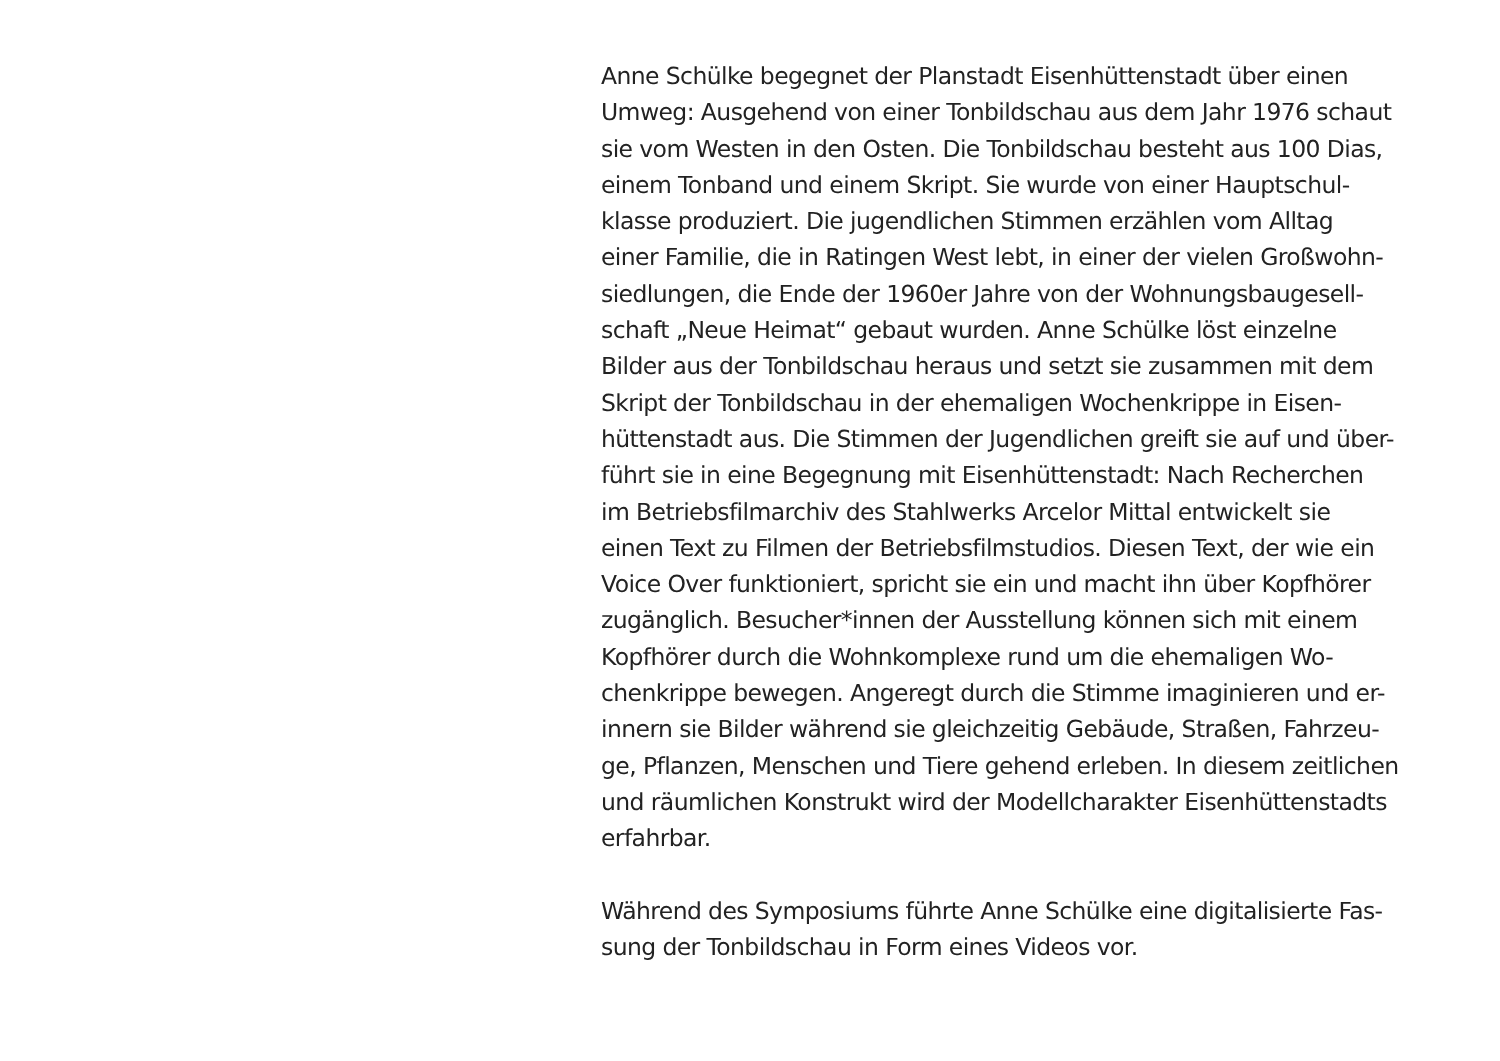Anne Schülke begegnet der Planstadt Eisenhüttenstadt über einen
Umweg: Ausgehend von einer Tonbildschau aus dem Jahr 1976 schaut
sie vom Westen in den Osten. Die Tonbildschau besteht aus 100 Dias,
einem Tonband und einem Skript. Sie wurde von einer Hauptschul-
klasse produziert. Die jugendlichen Stimmen erzählen vom Alltag
einer Familie, die in Ratingen West lebt, in einer der vielen Großwohn-
siedlungen, die Ende der 1960er Jahre von der Wohnungsbaugesell-
schaft „Neue Heimat“ gebaut wurden. Anne Schülke löst einzelne
Bilder aus der Tonbildschau heraus und setzt sie zusammen mit dem
Skript der Tonbildschau in der ehemaligen Wochenkrippe in Eisen-
hüttenstadt aus. Die Stimmen der Jugendlichen greift sie auf und über-
führt sie in eine Begegnung mit Eisenhüttenstadt: Nach Recherchen
im Betriebsfilmarchiv des Stahlwerks Arcelor Mittal entwickelt sie
einen Text zu Filmen der Betriebsfilmstudios. Diesen Text, der wie ein
Voice Over funktioniert, spricht sie ein und macht ihn über Kopfhörer
zugänglich. Besucher*innen der Ausstellung können sich mit einem
Kopfhörer durch die Wohnkomplexe rund um die ehemaligen Wo-
chenkrippe bewegen. Angeregt durch die Stimme imaginieren und er-
innern sie Bilder während sie gleichzeitig Gebäude, Straßen, Fahrzeu-
ge, Pflanzen, Menschen und Tiere gehend erleben. In diesem zeitlichen
und räumlichen Konstrukt wird der Modellcharakter Eisenhüttenstadts
erfahrbar.
Während des Symposiums führte Anne Schülke eine digitalisierte Fas-
sung der Tonbildschau in Form eines Videos vor.